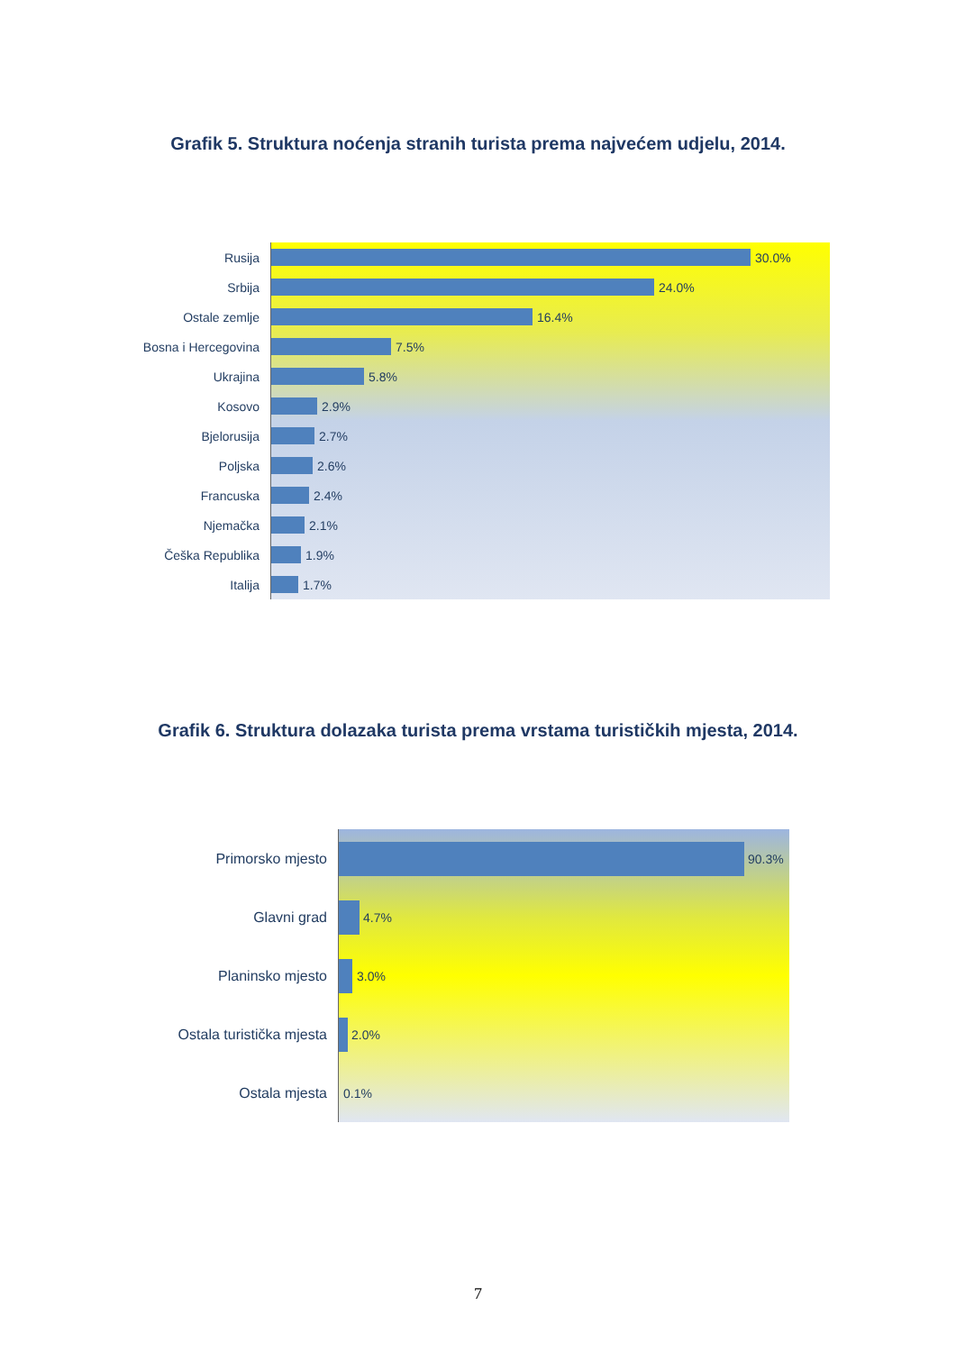Grafik 5. Struktura noćenja stranih turista prema najvećem udjelu, 2014.
Rusija
Srbija
Ostale zemlje
Bosna i Hercegovina
Ukrajina
Kosovo
Bjelorusija
Poljska
Francuska
Njemačka
Češka Republika
Italija
30.0%
24.0%
16.4%
7.5%
5.8%
2.9%
2.7%
2.6%
2.4%
2.1%
1.9%
1.7%
Grafik 6. Struktura dolazaka turista prema vrstama turističkih mjesta, 2014.
Primorsko mjesto
Glavni grad
Planinsko mjesto
Ostala turistička mjesta
Ostala mjesta
90.3%
4.7%
3.0%
2.0%
0.1%
7